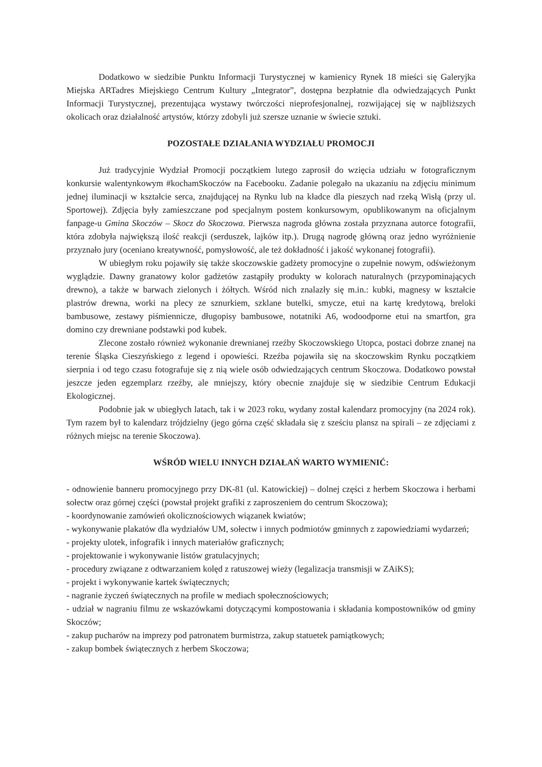Dodatkowo w siedzibie Punktu Informacji Turystycznej w kamienicy Rynek 18 mieści się Galeryjka Miejska ARTadres Miejskiego Centrum Kultury „Integrator”, dostępna bezpłatnie dla odwiedzających Punkt Informacji Turystycznej, prezentująca wystawy twórczości nieprofesjonalnej, rozwijającej się w najbliższych okolicach oraz działalność artystów, którzy zdobyli już szersze uznanie w świecie sztuki.
POZOSTAŁE DZIAŁANIA WYDZIAŁU PROMOCJI
Już tradycyjnie Wydział Promocji początkiem lutego zaprosił do wzięcia udziału w fotograficznym konkursie walentynkowym #kochamSkoczów na Facebooku. Zadanie polegało na ukazaniu na zdjęciu minimum jednej iluminacji w kształcie serca, znajdującej na Rynku lub na kładce dla pieszych nad rzeką Wisłą (przy ul. Sportowej). Zdjęcia były zamieszczane pod specjalnym postem konkursowym, opublikowanym na oficjalnym fanpage-u Gmina Skoczów – Skocz do Skoczowa. Pierwsza nagroda główna została przyznana autorce fotografii, która zdobyła największą ilość reakcji (serduszek, lajków itp.). Drugą nagrodę główną oraz jedno wyróżnienie przyznało jury (oceniano kreatywność, pomysłowość, ale też dokładność i jakość wykonanej fotografii).
W ubiegłym roku pojawiły się także skoczowskie gadżety promocyjne o zupełnie nowym, odświeżonym wyglądzie. Dawny granatowy kolor gadżetów zastąpiły produkty w kolorach naturalnych (przypominających drewno), a także w barwach zielonych i żółtych. Wśród nich znalazły się m.in.: kubki, magnesy w kształcie plastrów drewna, worki na plecy ze sznurkiem, szklane butelki, smycze, etui na kartę kredytową, breloki bambusowe, zestawy piśmiennicze, długopisy bambusowe, notatniki A6, wodoodporne etui na smartfon, gra domino czy drewniane podstawki pod kubek.
Zlecone zostało również wykonanie drewnianej rzeźby Skoczowskiego Utopca, postaci dobrze znanej na terenie Śląska Cieszyńskiego z legend i opowieści. Rzeźba pojawiła się na skoczowskim Rynku początkiem sierpnia i od tego czasu fotografuje się z nią wiele osób odwiedzających centrum Skoczowa. Dodatkowo powstał jeszcze jeden egzemplarz rzeźby, ale mniejszy, który obecnie znajduje się w siedzibie Centrum Edukacji Ekologicznej.
Podobnie jak w ubiegłych latach, tak i w 2023 roku, wydany został kalendarz promocyjny (na 2024 rok). Tym razem był to kalendarz trójdzielny (jego górna część składała się z sześciu plansz na spirali – ze zdjęciami z różnych miejsc na terenie Skoczowa).
WŚRÓD WIELU INNYCH DZIAŁAŃ WARTO WYMIENIĆ:
- odnowienie banneru promocyjnego przy DK-81 (ul. Katowickiej) – dolnej części z herbem Skoczowa i herbami sołectw oraz górnej części (powstał projekt grafiki z zaproszeniem do centrum Skoczowa);
- koordynowanie zamówień okolicznościowych wiązanek kwiatów;
- wykonywanie plakatów dla wydziałów UM, sołectw i innych podmiotów gminnych z zapowiedziami wydarzeń;
- projekty ulotek, infografik i innych materiałów graficznych;
- projektowanie i wykonywanie listów gratulacyjnych;
- procedury związane z odtwarzaniem kolęd z ratuszowej wieży (legalizacja transmisji w ZAiKS);
- projekt i wykonywanie kartek świątecznych;
- nagranie życzeń świątecznych na profile w mediach społecznościowych;
- udział w nagraniu filmu ze wskazówkami dotyczącymi kompostowania i składania kompostowników od gminy Skoczów;
- zakup pucharów na imprezy pod patronatem burmistrza, zakup statuetek pamiątkowych;
- zakup bombek świątecznych z herbem Skoczowa;